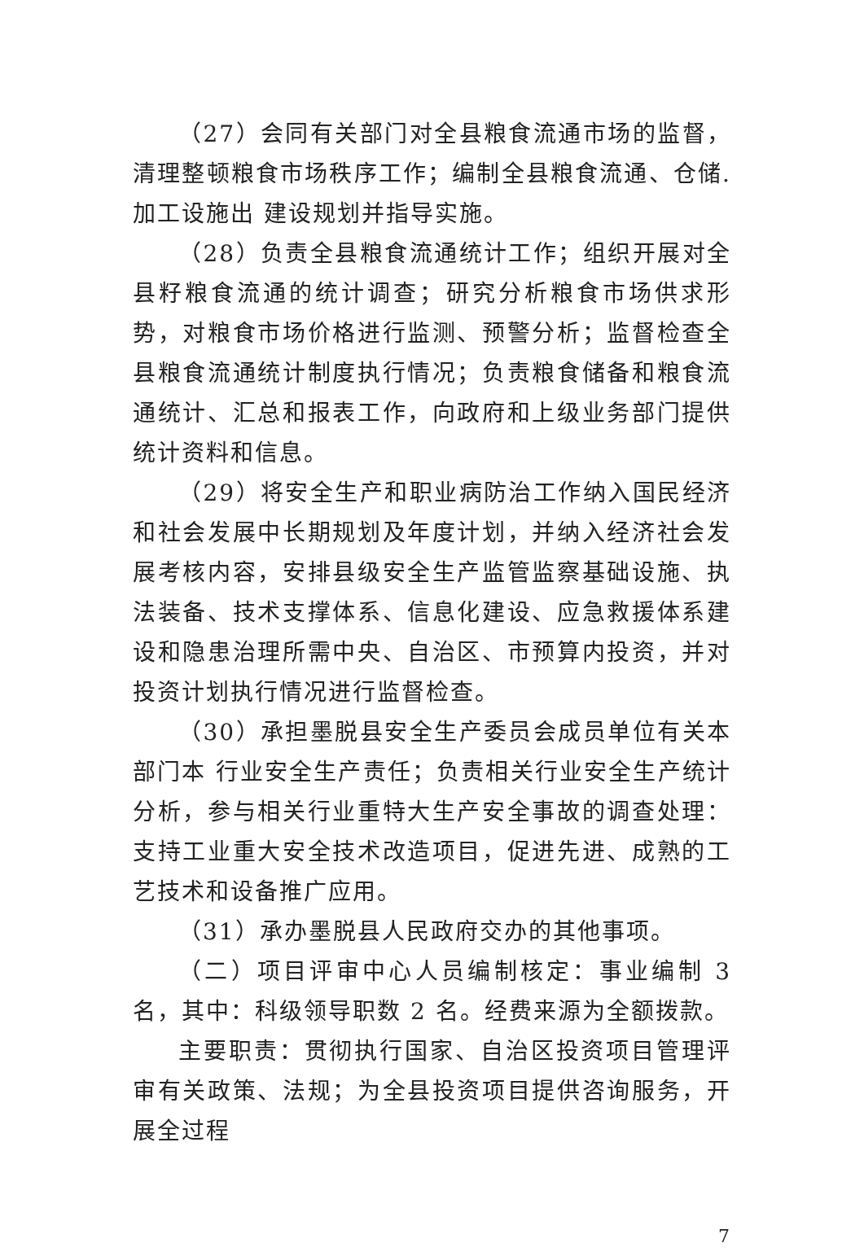（27）会同有关部门对全县粮食流通市场的监督，清理整顿粮食市场秩序工作；编制全县粮食流通、仓储.加工设施出 建设规划并指导实施。
（28）负责全县粮食流通统计工作；组织开展对全县籽粮食流通的统计调查；研究分析粮食市场供求形势，对粮食市场价格进行监测、预警分析；监督检查全县粮食流通统计制度执行情况；负责粮食储备和粮食流通统计、汇总和报表工作，向政府和上级业务部门提供统计资料和信息。
（29）将安全生产和职业病防治工作纳入国民经济和社会发展中长期规划及年度计划，并纳入经济社会发展考核内容，安排县级安全生产监管监察基础设施、执法装备、技术支撑体系、信息化建设、应急救援体系建设和隐患治理所需中央、自治区、市预算内投资，并对投资计划执行情况进行监督检查。
（30）承担墨脱县安全生产委员会成员单位有关本部门本 行业安全生产责任；负责相关行业安全生产统计分析，参与相关行业重特大生产安全事故的调查处理：支持工业重大安全技术改造项目，促进先进、成熟的工艺技术和设备推广应用。
（31）承办墨脱县人民政府交办的其他事项。
（二）项目评审中心人员编制核定：事业编制 3 名，其中：科级领导职数 2 名。经费来源为全额拨款。
主要职责：贯彻执行国家、自治区投资项目管理评审有关政策、法规；为全县投资项目提供咨询服务，开展全过程
7